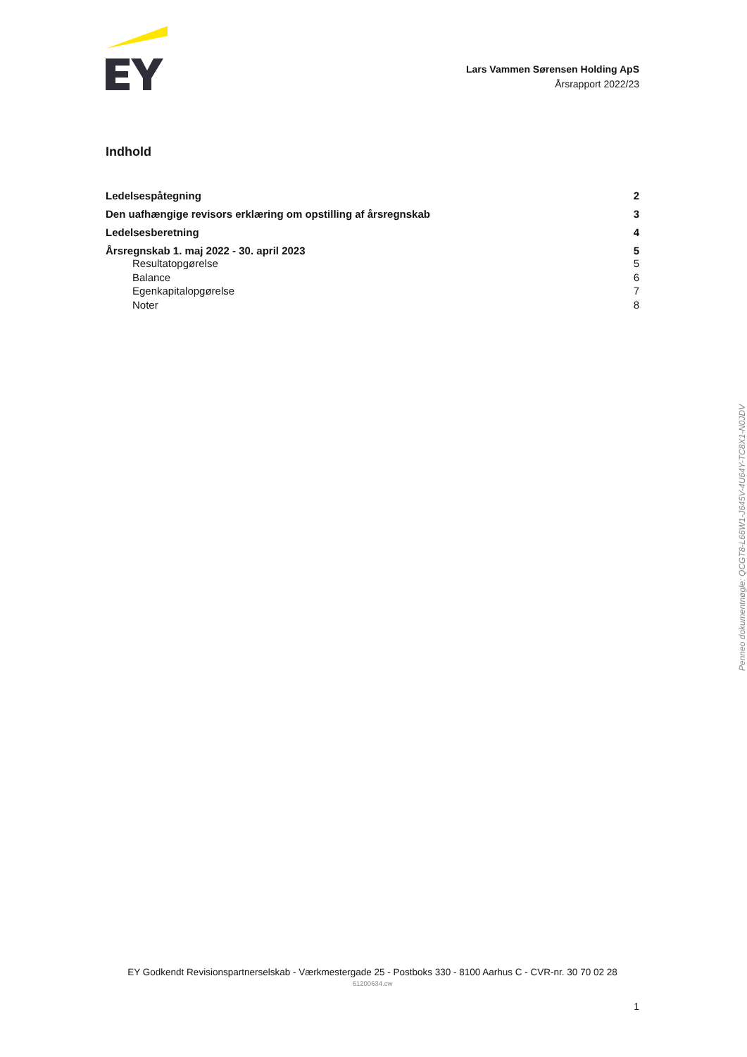Lars Vammen Sørensen Holding ApS
Årsrapport 2022/23
Indhold
| Ledelsespåtegning | 2 |
| Den uafhængige revisors erklæring om opstilling af årsregnskab | 3 |
| Ledelsesberetning | 4 |
| Årsregnskab 1. maj 2022 - 30. april 2023 | 5 |
| Resultatopgørelse | 5 |
| Balance | 6 |
| Egenkapitalopgørelse | 7 |
| Noter | 8 |
EY Godkendt Revisionspartnerselskab - Værkmestergade 25 - Postboks 330 - 8100 Aarhus C - CVR-nr. 30 70 02 28
61200634.cw
1
Penneo dokumentnøgle: QCGT8-L66W1-J645V-4U64Y-TC8X1-N0JDV